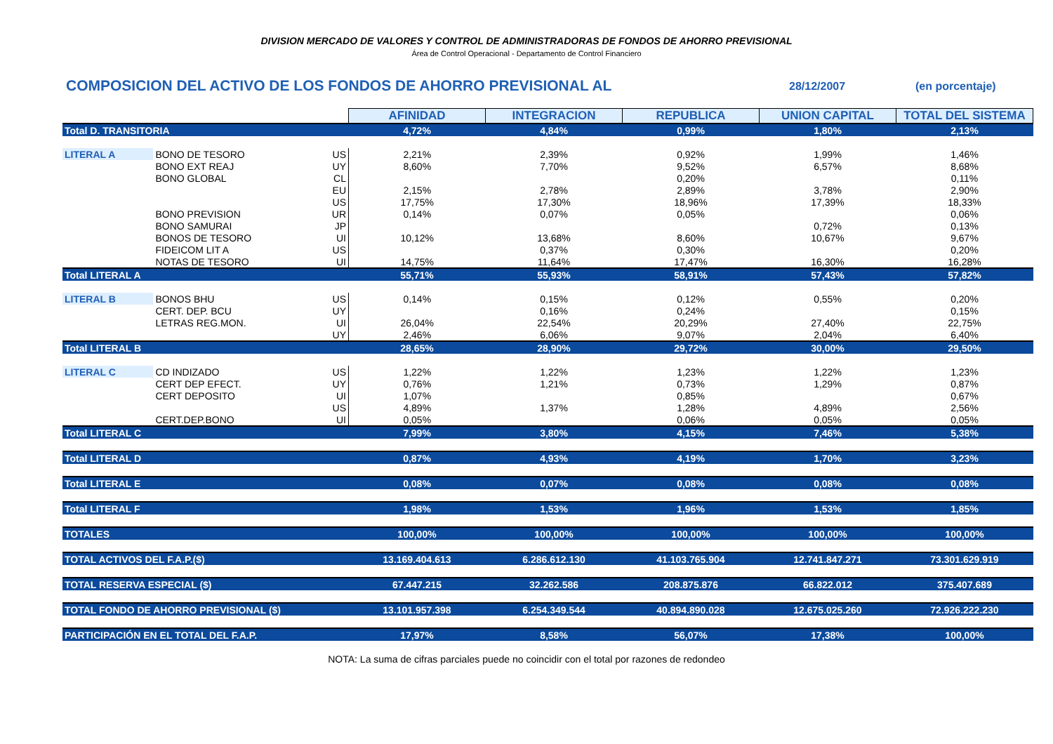DIVISION MERCADO DE VALORES Y CONTROL DE ADMINISTRADORAS DE FONDOS DE AHORRO PREVISIONAL
Área de Control Operacional - Departamento de Control Financiero
COMPOSICION DEL ACTIVO DE LOS FONDOS DE AHORRO PREVISIONAL AL
28/12/2007 (en porcentaje)
| | | | AFINIDAD | INTEGRACION | REPUBLICA | UNION CAPITAL | TOTAL DEL SISTEMA |
| Total D. TRANSITORIA | | | 4,72% | 4,84% | 0,99% | 1,80% | 2,13% |
| LITERAL A | BONO DE TESORO | US | 2,21% | 2,39% | 0,92% | 1,99% | 1,46% |
| | BONO EXT REAJ | UY | 8,60% | 7,70% | 9,52% | 6,57% | 8,68% |
| | BONO GLOBAL | CL | | | 0,20% | | 0,11% |
| | | EU | 2,15% | 2,78% | 2,89% | 3,78% | 2,90% |
| | | US | 17,75% | 17,30% | 18,96% | 17,39% | 18,33% |
| | BONO PREVISION | UR | 0,14% | 0,07% | 0,05% | | 0,06% |
| | BONO SAMURAI | JP | | | | 0,72% | 0,13% |
| | BONOS DE TESORO | UI | 10,12% | 13,68% | 8,60% | 10,67% | 9,67% |
| | FIDEICOM LIT A | US | | 0,37% | 0,30% | | 0,20% |
| | NOTAS DE TESORO | UI | 14,75% | 11,64% | 17,47% | 16,30% | 16,28% |
| Total LITERAL A | | | 55,71% | 55,93% | 58,91% | 57,43% | 57,82% |
| LITERAL B | BONOS BHU | US | 0,14% | 0,15% | 0,12% | 0,55% | 0,20% |
| | CERT. DEP. BCU | UY | | 0,16% | 0,24% | | 0,15% |
| | LETRAS REG.MON. | UI | 26,04% | 22,54% | 20,29% | 27,40% | 22,75% |
| | | UY | 2,46% | 6,06% | 9,07% | 2,04% | 6,40% |
| Total LITERAL B | | | 28,65% | 28,90% | 29,72% | 30,00% | 29,50% |
| LITERAL C | CD INDIZADO | US | 1,22% | 1,22% | 1,23% | 1,22% | 1,23% |
| | CERT DEP EFECT. | UY | 0,76% | 1,21% | 0,73% | 1,29% | 0,87% |
| | CERT DEPOSITO | UI | 1,07% | | 0,85% | | 0,67% |
| | | US | 4,89% | 1,37% | 1,28% | 4,89% | 2,56% |
| | CERT.DEP.BONO | UI | 0,05% | | 0,06% | 0,05% | 0,05% |
| Total LITERAL C | | | 7,99% | 3,80% | 4,15% | 7,46% | 5,38% |
| Total LITERAL D | | | 0,87% | 4,93% | 4,19% | 1,70% | 3,23% |
| Total LITERAL E | | | 0,08% | 0,07% | 0,08% | 0,08% | 0,08% |
| Total LITERAL F | | | 1,98% | 1,53% | 1,96% | 1,53% | 1,85% |
| TOTALES | | | 100,00% | 100,00% | 100,00% | 100,00% | 100,00% |
| TOTAL ACTIVOS DEL F.A.P.($) | | | 13.169.404.613 | 6.286.612.130 | 41.103.765.904 | 12.741.847.271 | 73.301.629.919 |
| TOTAL RESERVA ESPECIAL ($) | | | 67.447.215 | 32.262.586 | 208.875.876 | 66.822.012 | 375.407.689 |
| TOTAL FONDO DE AHORRO PREVISIONAL ($) | | | 13.101.957.398 | 6.254.349.544 | 40.894.890.028 | 12.675.025.260 | 72.926.222.230 |
| PARTICIPACIÓN EN EL TOTAL DEL F.A.P. | | | 17,97% | 8,58% | 56,07% | 17,38% | 100,00% |
NOTA: La suma de cifras parciales puede no coincidir con el total por razones de redondeo